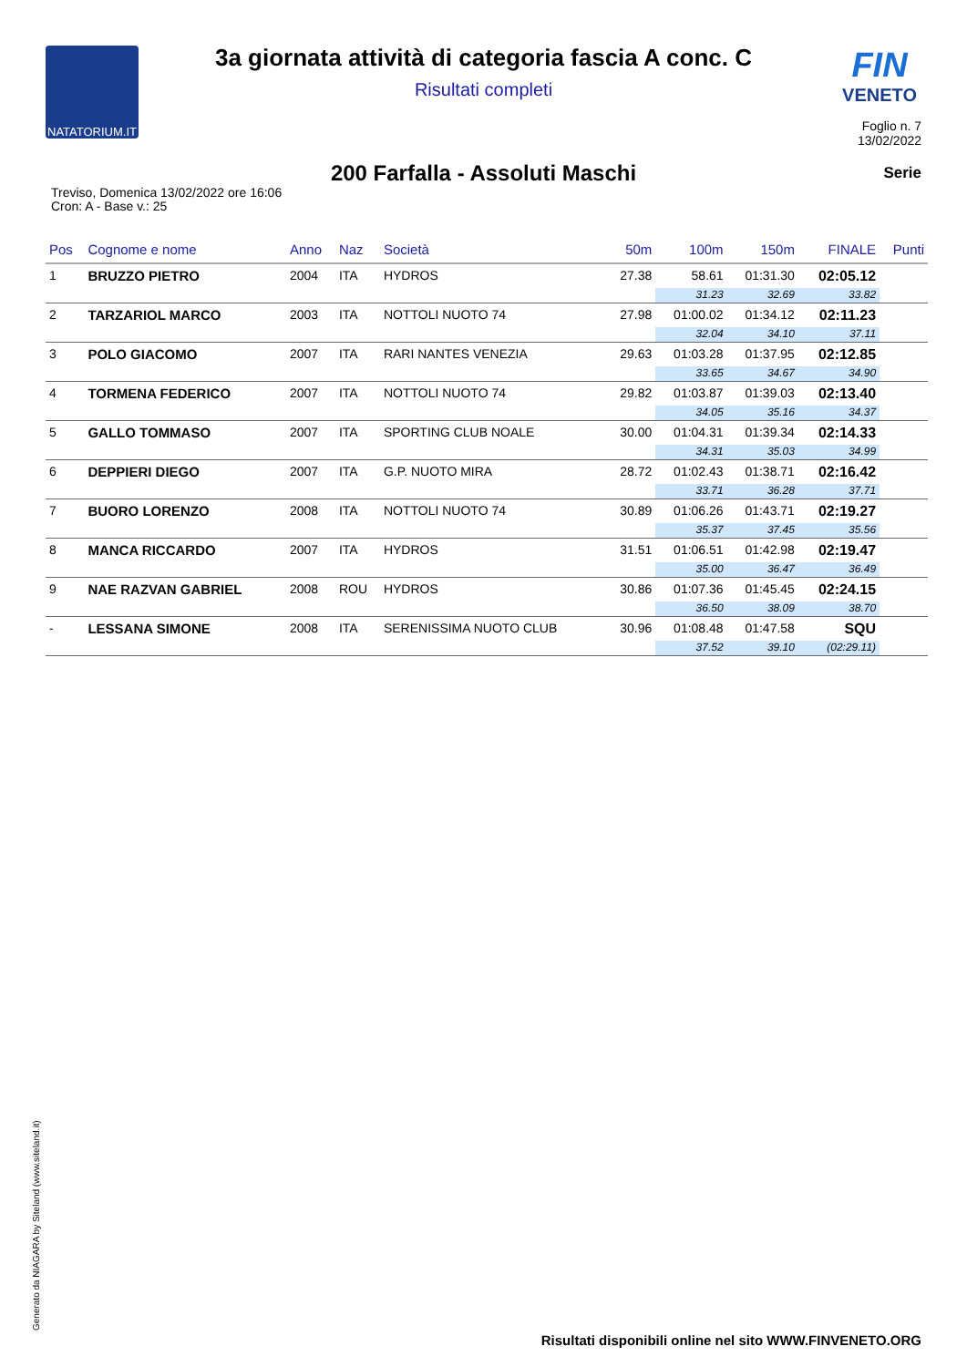NATATORIUM.IT
FIN
VENETO
3a giornata attività di categoria fascia A conc. C
Risultati completi
Foglio n. 7
13/02/2022
200 Farfalla - Assoluti Maschi
Serie
Treviso, Domenica 13/02/2022 ore 16:06
Cron: A - Base v.: 25
| Pos | Cognome e nome | Anno | Naz | Società | 50m | 100m | 150m | FINALE | Punti |
| --- | --- | --- | --- | --- | --- | --- | --- | --- | --- |
| 1 | BRUZZO PIETRO | 2004 | ITA | HYDROS | 27.38 | 58.61 | 01:31.30 | 02:05.12 | |
| | | | | | | 31.23 | 32.69 | 33.82 | |
| 2 | TARZARIOL MARCO | 2003 | ITA | NOTTOLI NUOTO 74 | 27.98 | 01:00.02 | 01:34.12 | 02:11.23 | |
| | | | | | | 32.04 | 34.10 | 37.11 | |
| 3 | POLO GIACOMO | 2007 | ITA | RARI NANTES VENEZIA | 29.63 | 01:03.28 | 01:37.95 | 02:12.85 | |
| | | | | | | 33.65 | 34.67 | 34.90 | |
| 4 | TORMENA FEDERICO | 2007 | ITA | NOTTOLI NUOTO 74 | 29.82 | 01:03.87 | 01:39.03 | 02:13.40 | |
| | | | | | | 34.05 | 35.16 | 34.37 | |
| 5 | GALLO TOMMASO | 2007 | ITA | SPORTING CLUB NOALE | 30.00 | 01:04.31 | 01:39.34 | 02:14.33 | |
| | | | | | | 34.31 | 35.03 | 34.99 | |
| 6 | DEPPIERI DIEGO | 2007 | ITA | G.P. NUOTO MIRA | 28.72 | 01:02.43 | 01:38.71 | 02:16.42 | |
| | | | | | | 33.71 | 36.28 | 37.71 | |
| 7 | BUORO LORENZO | 2008 | ITA | NOTTOLI NUOTO 74 | 30.89 | 01:06.26 | 01:43.71 | 02:19.27 | |
| | | | | | | 35.37 | 37.45 | 35.56 | |
| 8 | MANCA RICCARDO | 2007 | ITA | HYDROS | 31.51 | 01:06.51 | 01:42.98 | 02:19.47 | |
| | | | | | | 35.00 | 36.47 | 36.49 | |
| 9 | NAE RAZVAN GABRIEL | 2008 | ROU | HYDROS | 30.86 | 01:07.36 | 01:45.45 | 02:24.15 | |
| | | | | | | 36.50 | 38.09 | 38.70 | |
| - | LESSANA SIMONE | 2008 | ITA | SERENISSIMA NUOTO CLUB | 30.96 | 01:08.48 | 01:47.58 | SQU | |
| | | | | | | 37.52 | 39.10 | (02:29.11) | |
Generato da NIAGARA by Siteland (www.siteland.it)
Risultati disponibili online nel sito WWW.FINVENETO.ORG